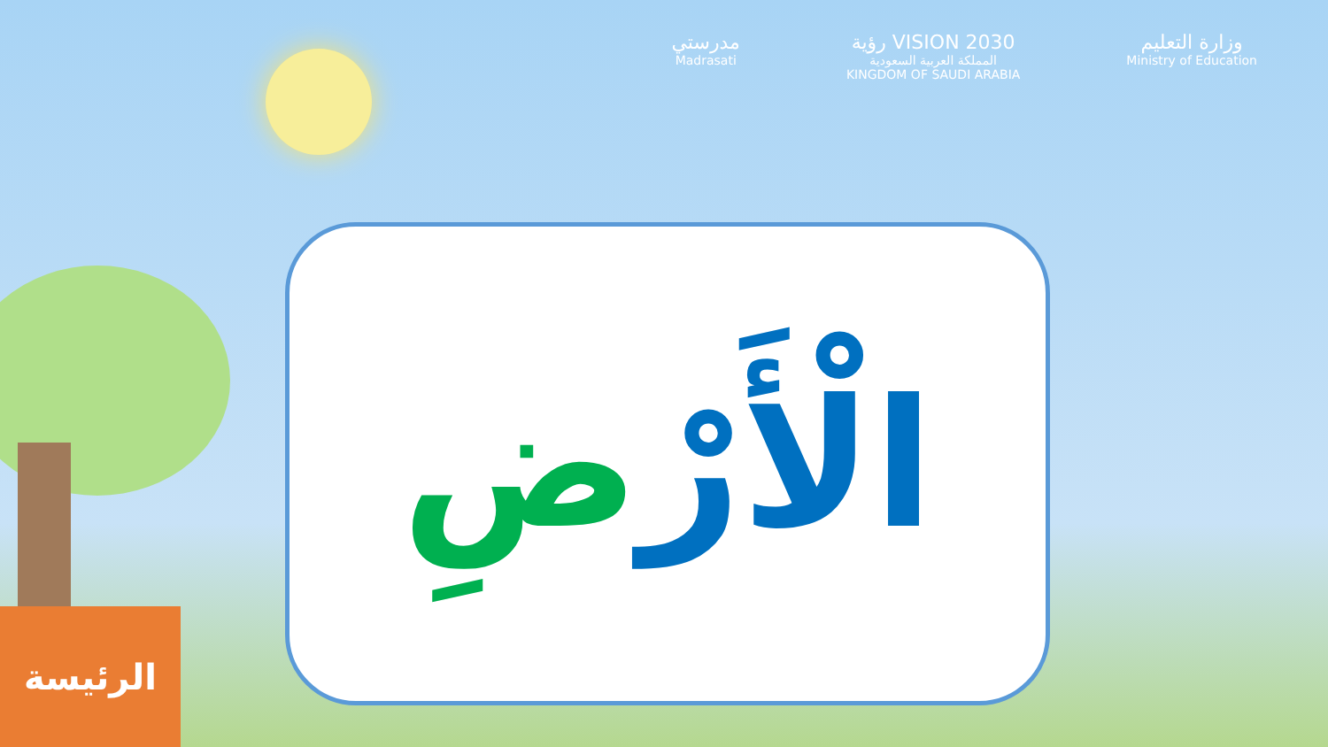مدرستي
Madrasati
رؤية VISION 2030
المملكة العربية السعودية
KINGDOM OF SAUDI ARABIA
وزارة التعليم
Ministry of Education
الْأَرْضِ
الرئيسة